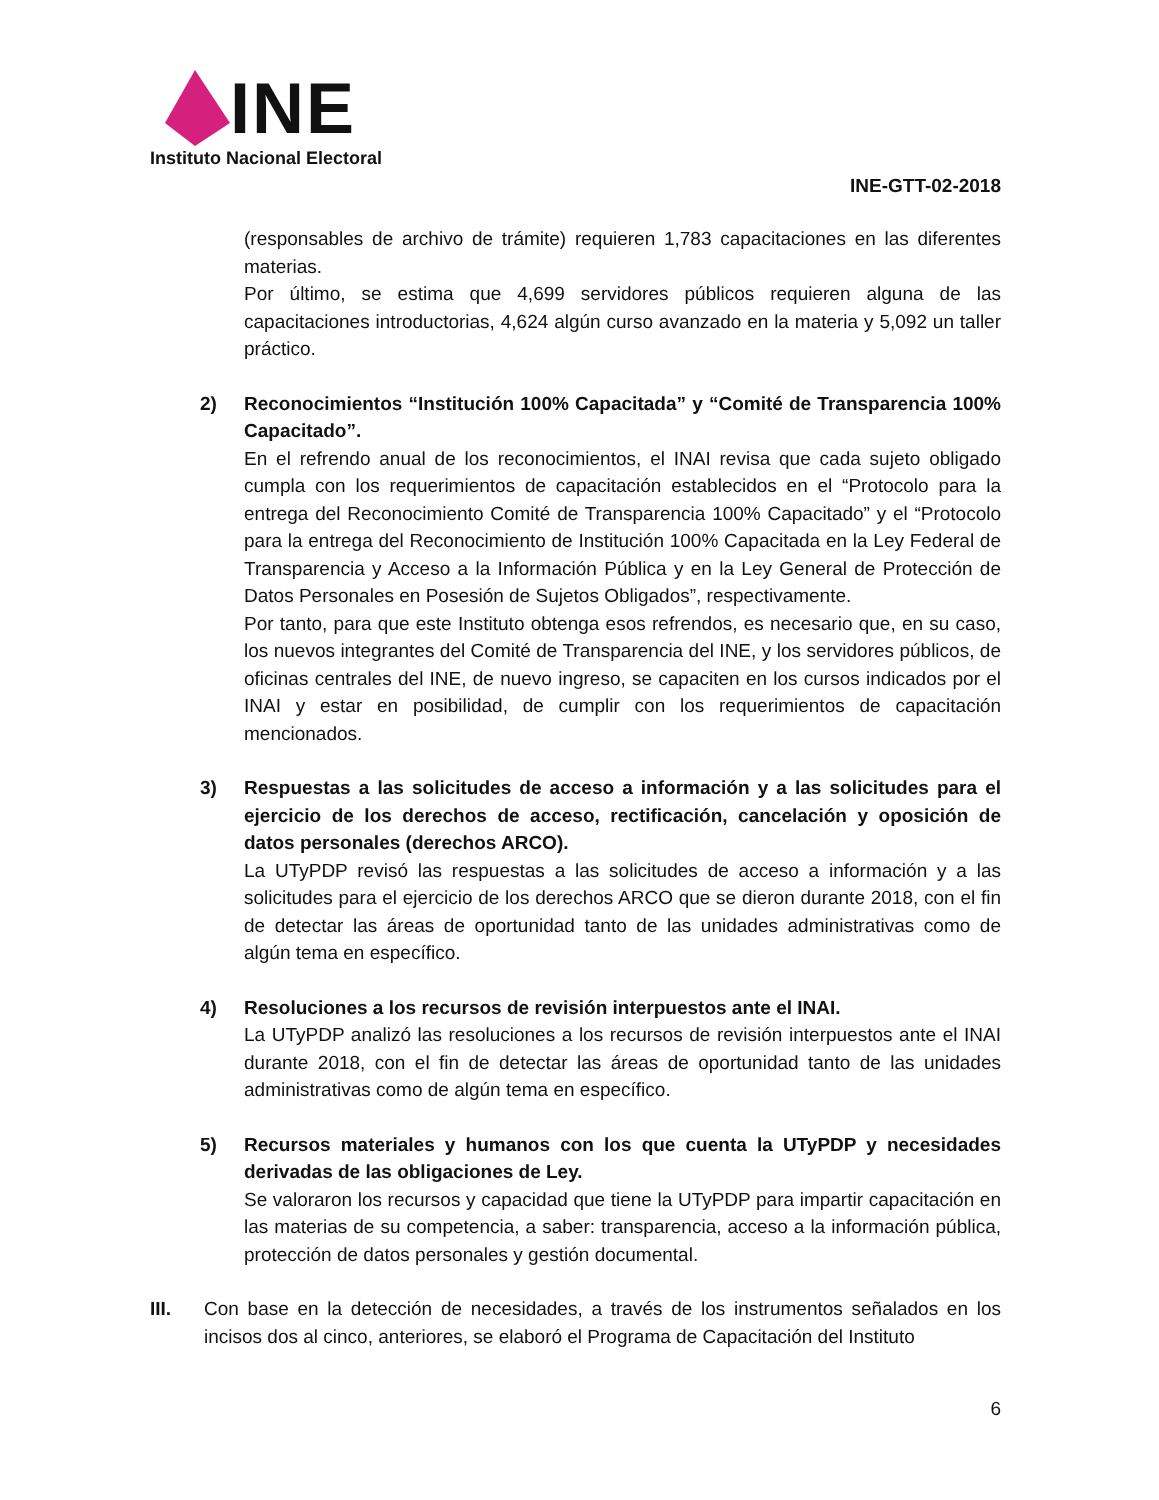INE
Instituto Nacional Electoral
INE-GTT-02-2018
(responsables de archivo de trámite) requieren 1,783 capacitaciones en las diferentes materias.
Por último, se estima que 4,699 servidores públicos requieren alguna de las capacitaciones introductorias, 4,624 algún curso avanzado en la materia y 5,092 un taller práctico.
2) Reconocimientos “Institución 100% Capacitada” y “Comité de Transparencia 100% Capacitado”.
En el refrendo anual de los reconocimientos, el INAI revisa que cada sujeto obligado cumpla con los requerimientos de capacitación establecidos en el “Protocolo para la entrega del Reconocimiento Comité de Transparencia 100% Capacitado” y el “Protocolo para la entrega del Reconocimiento de Institución 100% Capacitada en la Ley Federal de Transparencia y Acceso a la Información Pública y en la Ley General de Protección de Datos Personales en Posesión de Sujetos Obligados”, respectivamente.
Por tanto, para que este Instituto obtenga esos refrendos, es necesario que, en su caso, los nuevos integrantes del Comité de Transparencia del INE, y los servidores públicos, de oficinas centrales del INE, de nuevo ingreso, se capaciten en los cursos indicados por el INAI y estar en posibilidad, de cumplir con los requerimientos de capacitación mencionados.
3) Respuestas a las solicitudes de acceso a información y a las solicitudes para el ejercicio de los derechos de acceso, rectificación, cancelación y oposición de datos personales (derechos ARCO).
La UTyPDP revisó las respuestas a las solicitudes de acceso a información y a las solicitudes para el ejercicio de los derechos ARCO que se dieron durante 2018, con el fin de detectar las áreas de oportunidad tanto de las unidades administrativas como de algún tema en específico.
4) Resoluciones a los recursos de revisión interpuestos ante el INAI.
La UTyPDP analizó las resoluciones a los recursos de revisión interpuestos ante el INAI durante 2018, con el fin de detectar las áreas de oportunidad tanto de las unidades administrativas como de algún tema en específico.
5) Recursos materiales y humanos con los que cuenta la UTyPDP y necesidades derivadas de las obligaciones de Ley.
Se valoraron los recursos y capacidad que tiene la UTyPDP para impartir capacitación en las materias de su competencia, a saber: transparencia, acceso a la información pública, protección de datos personales y gestión documental.
III. Con base en la detección de necesidades, a través de los instrumentos señalados en los incisos dos al cinco, anteriores, se elaboró el Programa de Capacitación del Instituto
6